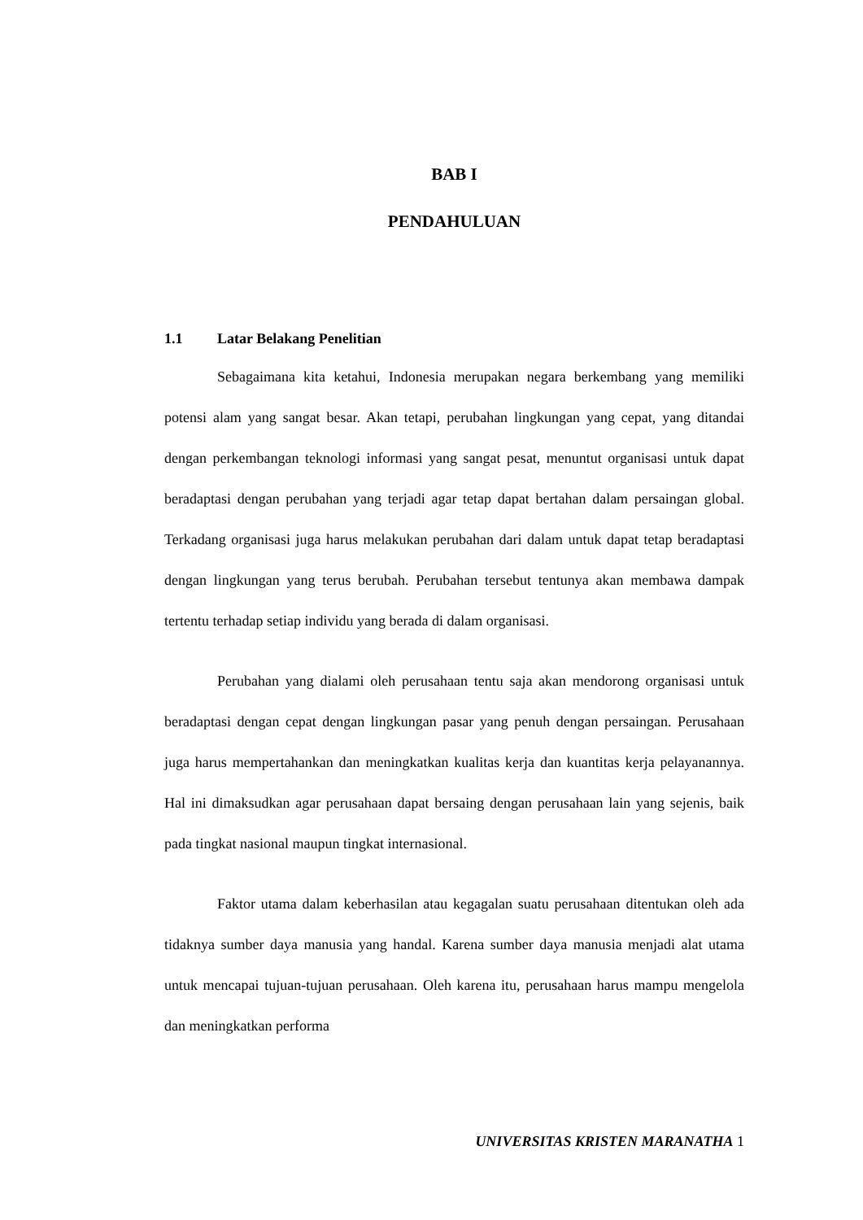BAB I
PENDAHULUAN
1.1 Latar Belakang Penelitian
Sebagaimana kita ketahui, Indonesia merupakan negara berkembang yang memiliki potensi alam yang sangat besar. Akan tetapi, perubahan lingkungan yang cepat, yang ditandai dengan perkembangan teknologi informasi yang sangat pesat, menuntut organisasi untuk dapat beradaptasi dengan perubahan yang terjadi agar tetap dapat bertahan dalam persaingan global. Terkadang organisasi juga harus melakukan perubahan dari dalam untuk dapat tetap beradaptasi dengan lingkungan yang terus berubah. Perubahan tersebut tentunya akan membawa dampak tertentu terhadap setiap individu yang berada di dalam organisasi.
Perubahan yang dialami oleh perusahaan tentu saja akan mendorong organisasi untuk beradaptasi dengan cepat dengan lingkungan pasar yang penuh dengan persaingan. Perusahaan juga harus mempertahankan dan meningkatkan kualitas kerja dan kuantitas kerja pelayanannya. Hal ini dimaksudkan agar perusahaan dapat bersaing dengan perusahaan lain yang sejenis, baik pada tingkat nasional maupun tingkat internasional.
Faktor utama dalam keberhasilan atau kegagalan suatu perusahaan ditentukan oleh ada tidaknya sumber daya manusia yang handal. Karena sumber daya manusia menjadi alat utama untuk mencapai tujuan-tujuan perusahaan. Oleh karena itu, perusahaan harus mampu mengelola dan meningkatkan performa
UNIVERSITAS KRISTEN MARANATHA 1